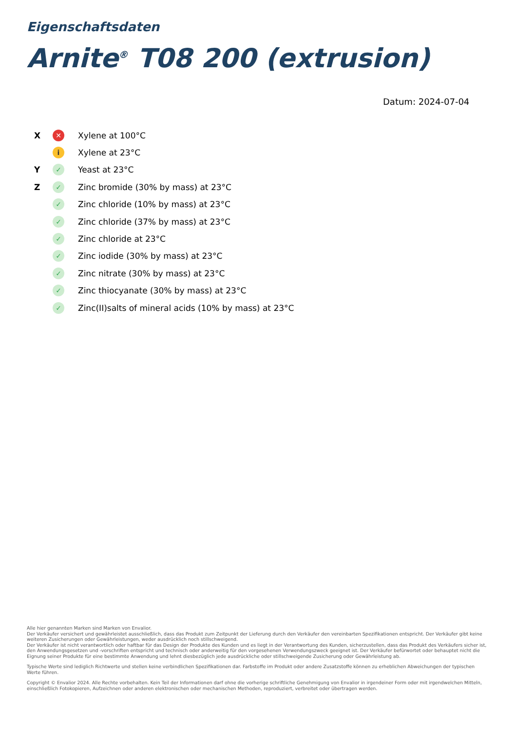Eigenschaftsdaten
Arnite<sup>®</sup> T08 200 (extrusion)
Datum: 2024-07-04
X ✕ Xylene at 100°C
i Xylene at 23°C
Y ✓ Yeast at 23°C
Z ✓ Zinc bromide (30% by mass) at 23°C
✓ Zinc chloride (10% by mass) at 23°C
✓ Zinc chloride (37% by mass) at 23°C
✓ Zinc chloride at 23°C
✓ Zinc iodide (30% by mass) at 23°C
✓ Zinc nitrate (30% by mass) at 23°C
✓ Zinc thiocyanate (30% by mass) at 23°C
✓ Zinc(II)salts of mineral acids (10% by mass) at 23°C
Alle hier genannten Marken sind Marken von Envalior.
Der Verkäufer versichert und gewährleistet ausschließlich, dass das Produkt zum Zeitpunkt der Lieferung durch den Verkäufer den vereinbarten Spezifikationen entspricht. Der Verkäufer gibt keine weiteren Zusicherungen oder Gewährleistungen, weder ausdrücklich noch stillschweigend.
Der Verkäufer ist nicht verantwortlich oder haftbar für das Design der Produkte des Kunden und es liegt in der Verantwortung des Kunden, sicherzustellen, dass das Produkt des Verkäufers sicher ist, den Anwendungsgesetzen und -vorschriften entspricht und technisch oder anderweitig für den vorgesehenen Verwendungszweck geeignet ist. Der Verkäufer befürwortet oder behauptet nicht die Eignung seiner Produkte für eine bestimmte Anwendung und lehnt diesbezüglich jede ausdrückliche oder stillschweigende Zusicherung oder Gewährleistung ab.
Typische Werte sind lediglich Richtwerte und stellen keine verbindlichen Spezifikationen dar. Farbstoffe im Produkt oder andere Zusatzstoffe können zu erheblichen Abweichungen der typischen Werte führen.
Copyright © Envalior 2024. Alle Rechte vorbehalten. Kein Teil der Informationen darf ohne die vorherige schriftliche Genehmigung von Envalior in irgendeiner Form oder mit irgendwelchen Mitteln, einschließlich Fotokopieren, Aufzeichnen oder anderen elektronischen oder mechanischen Methoden, reproduziert, verbreitet oder übertragen werden.